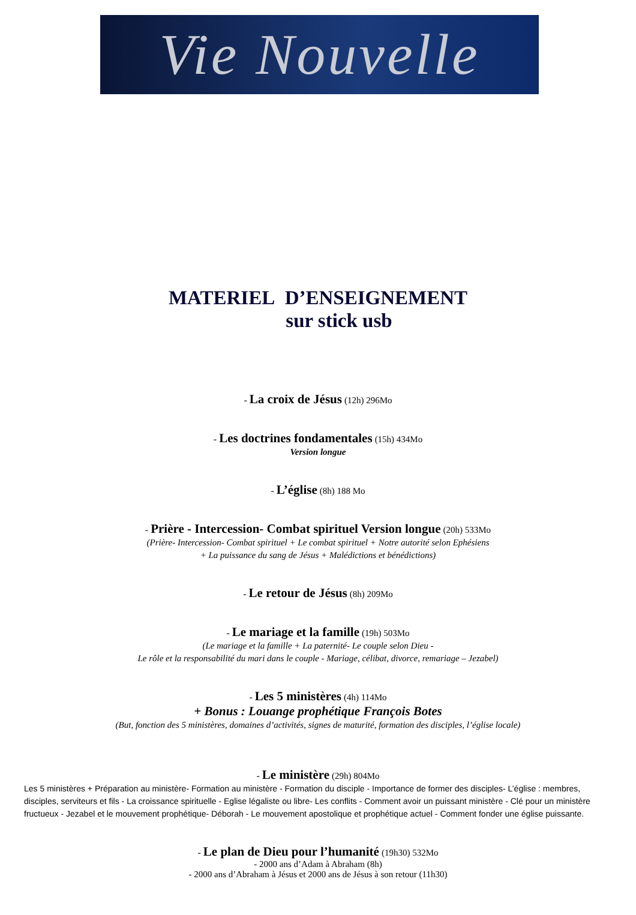Vie Nouvelle
MATERIEL D’ENSEIGNEMENT
sur stick usb
- La croix de Jésus (12h) 296Mo
- Les doctrines fondamentales (15h) 434Mo
Version longue
- L’église (8h) 188 Mo
- Prière - Intercession- Combat spirituel Version longue (20h) 533Mo
(Prière- Intercession- Combat spirituel + Le combat spirituel + Notre autorité selon Ephésiens
+ La puissance du sang de Jésus + Malédictions et bénédictions)
- Le retour de Jésus (8h) 209Mo
- Le mariage et la famille (19h) 503Mo
(Le mariage et la famille + La paternité- Le couple selon Dieu -
Le rôle et la responsabilité du mari dans le couple - Mariage, célibat, divorce, remariage – Jezabel)
- Les 5 ministères (4h) 114Mo
+ Bonus : Louange prophétique François Botes
(But, fonction des 5 ministères, domaines d’activités, signes de maturité, formation des disciples, l’église locale)
- Le ministère (29h) 804Mo
Les 5 ministères + Préparation au ministère- Formation au ministère - Formation du disciple - Importance de former des disciples- L’église : membres, disciples, serviteurs et fils - La croissance spirituelle - Eglise légaliste ou libre- Les conflits - Comment avoir un puissant ministère - Clé pour un ministère fructueux - Jezabel et le mouvement prophétique- Déborah - Le mouvement apostolique et prophétique actuel - Comment fonder une église puissante.
- Le plan de Dieu pour l’humanité (19h30) 532Mo
- 2000 ans d’Adam à Abraham (8h)
- 2000 ans d’Abraham à Jésus et 2000 ans de Jésus à son retour (11h30)